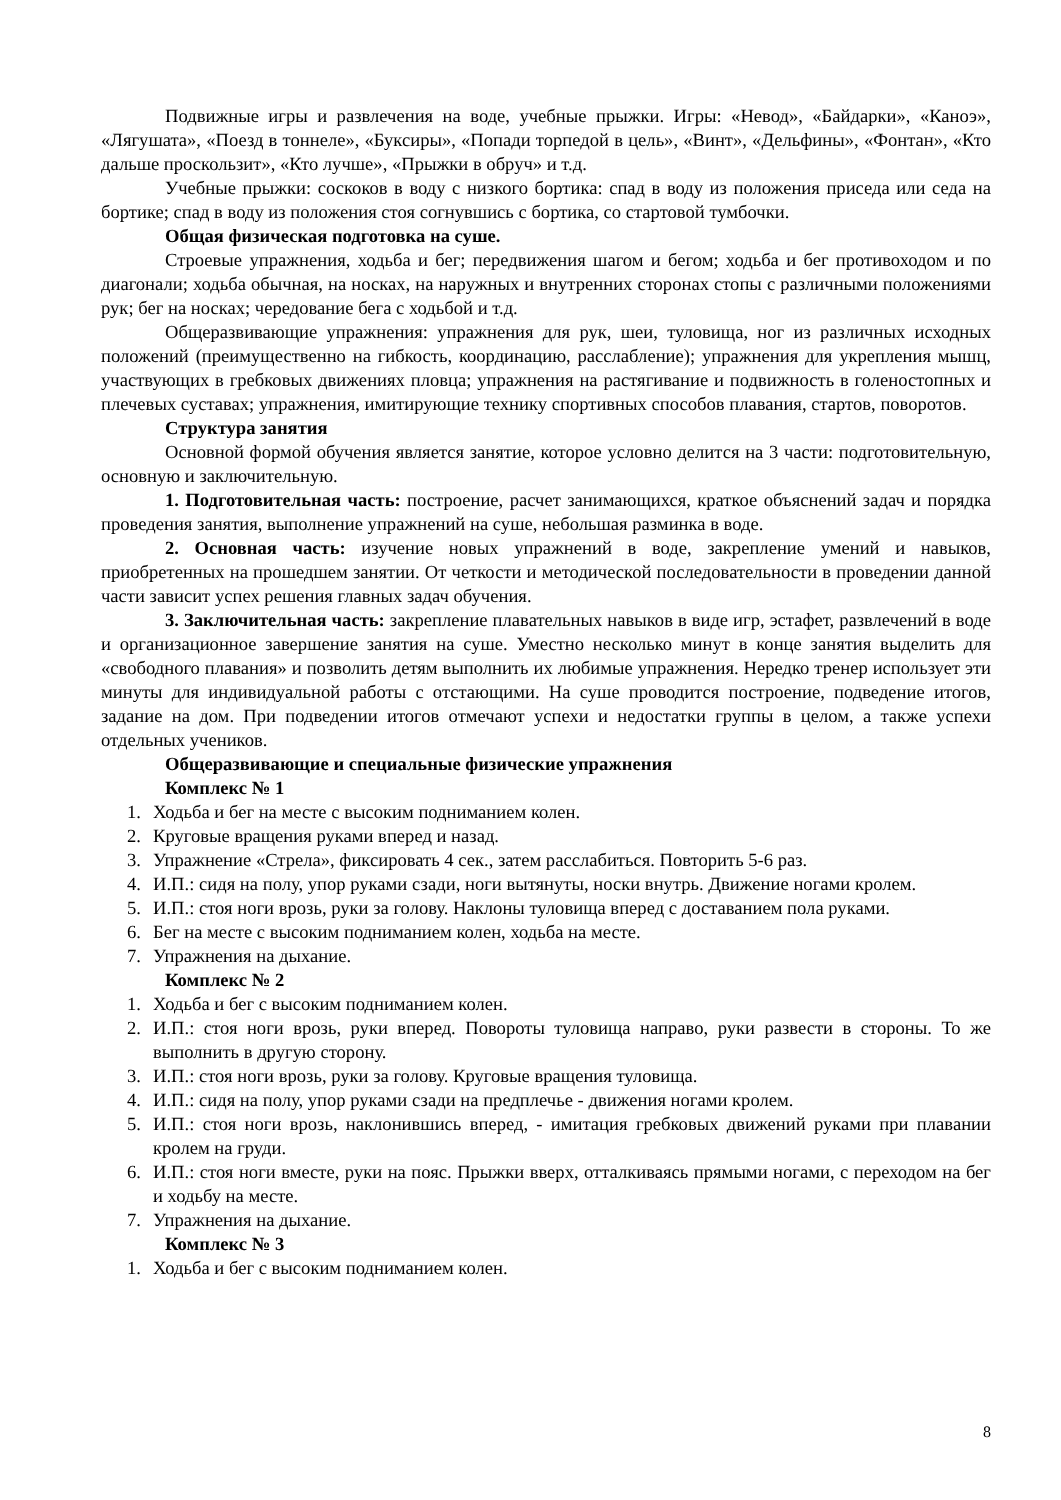Подвижные игры и развлечения на воде, учебные прыжки. Игры: «Невод», «Байдарки», «Каноэ», «Лягушата», «Поезд в тоннеле», «Буксиры», «Попади торпедой в цель», «Винт», «Дельфины», «Фонтан», «Кто дальше проскользит», «Кто лучше», «Прыжки в обруч» и т.д.
Учебные прыжки: соскоков в воду с низкого бортика: спад в воду из положения приседа или седа на бортике; спад в воду из положения стоя согнувшись с бортика, со стартовой тумбочки.
Общая физическая подготовка на суше.
Строевые упражнения, ходьба и бег; передвижения шагом и бегом; ходьба и бег противоходом и по диагонали; ходьба обычная, на носках, на наружных и внутренних сторонах стопы с различными положениями рук; бег на носках; чередование бега с ходьбой и т.д.
Общеразвивающие упражнения: упражнения для рук, шеи, туловища, ног из различных исходных положений (преимущественно на гибкость, координацию, расслабление); упражнения для укрепления мышц, участвующих в гребковых движениях пловца; упражнения на растягивание и подвижность в голеностопных и плечевых суставах; упражнения, имитирующие технику спортивных способов плавания, стартов, поворотов.
Структура занятия
Основной формой обучения является занятие, которое условно делится на 3 части: подготовительную, основную и заключительную.
1. Подготовительная часть: построение, расчет занимающихся, краткое объяснений задач и порядка проведения занятия, выполнение упражнений на суше, небольшая разминка в воде.
2. Основная часть: изучение новых упражнений в воде, закрепление умений и навыков, приобретенных на прошедшем занятии. От четкости и методической последовательности в проведении данной части зависит успех решения главных задач обучения.
3. Заключительная часть: закрепление плавательных навыков в виде игр, эстафет, развлечений в воде и организационное завершение занятия на суше. Уместно несколько минут в конце занятия выделить для «свободного плавания» и позволить детям выполнить их любимые упражнения. Нередко тренер использует эти минуты для индивидуальной работы с отстающими. На суше проводится построение, подведение итогов, задание на дом. При подведении итогов отмечают успехи и недостатки группы в целом, а также успехи отдельных учеников.
Общеразвивающие и специальные физические упражнения
Комплекс № 1
1. Ходьба и бег на месте с высоким подниманием колен.
2. Круговые вращения руками вперед и назад.
3. Упражнение «Стрела», фиксировать 4 сек., затем расслабиться. Повторить 5-6 раз.
4. И.П.: сидя на полу, упор руками сзади, ноги вытянуты, носки внутрь. Движение ногами кролем.
5. И.П.: стоя ноги врозь, руки за голову. Наклоны туловища вперед с доставанием пола руками.
6. Бег на месте с высоким подниманием колен, ходьба на месте.
7. Упражнения на дыхание.
Комплекс № 2
1. Ходьба и бег с высоким подниманием колен.
2. И.П.: стоя ноги врозь, руки вперед. Повороты туловища направо, руки развести в стороны. То же выполнить в другую сторону.
3. И.П.: стоя ноги врозь, руки за голову. Круговые вращения туловища.
4. И.П.: сидя на полу, упор руками сзади на предплечье - движения ногами кролем.
5. И.П.: стоя ноги врозь, наклонившись вперед, - имитация гребковых движений руками при плавании кролем на груди.
6. И.П.: стоя ноги вместе, руки на пояс. Прыжки вверх, отталкиваясь прямыми ногами, с переходом на бег и ходьбу на месте.
7. Упражнения на дыхание.
Комплекс № 3
1. Ходьба и бег с высоким подниманием колен.
8